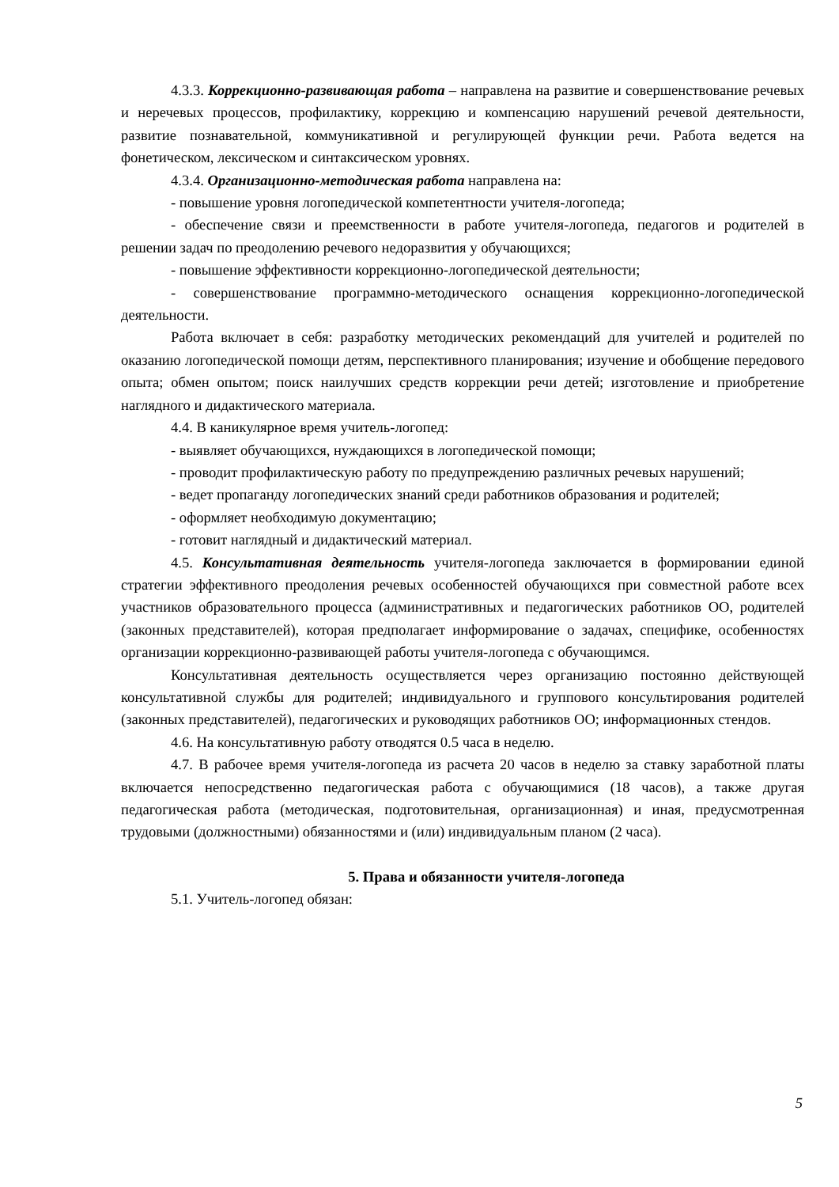4.3.3. Коррекционно-развивающая работа – направлена на развитие и совершенствование речевых и неречевых процессов, профилактику, коррекцию и компенсацию нарушений речевой деятельности, развитие познавательной, коммуникативной и регулирующей функции речи. Работа ведется на фонетическом, лексическом и синтаксическом уровнях.
4.3.4. Организационно-методическая работа направлена на:
- повышение уровня логопедической компетентности учителя-логопеда;
- обеспечение связи и преемственности в работе учителя-логопеда, педагогов и родителей в решении задач по преодолению речевого недоразвития у обучающихся;
- повышение эффективности коррекционно-логопедической деятельности;
- совершенствование программно-методического оснащения коррекционно-логопедической деятельности.
Работа включает в себя: разработку методических рекомендаций для учителей и родителей по оказанию логопедической помощи детям, перспективного планирования; изучение и обобщение передового опыта; обмен опытом; поиск наилучших средств коррекции речи детей; изготовление и приобретение наглядного и дидактического материала.
4.4. В каникулярное время учитель-логопед:
- выявляет обучающихся, нуждающихся в логопедической помощи;
- проводит профилактическую работу по предупреждению различных речевых нарушений;
- ведет пропаганду логопедических знаний среди работников образования и родителей;
- оформляет необходимую документацию;
- готовит наглядный и дидактический материал.
4.5. Консультативная деятельность учителя-логопеда заключается в формировании единой стратегии эффективного преодоления речевых особенностей обучающихся при совместной работе всех участников образовательного процесса (административных и педагогических работников ОО, родителей (законных представителей), которая предполагает информирование о задачах, специфике, особенностях организации коррекционно-развивающей работы учителя-логопеда с обучающимся.
Консультативная деятельность осуществляется через организацию постоянно действующей консультативной службы для родителей; индивидуального и группового консультирования родителей (законных представителей), педагогических и руководящих работников ОО; информационных стендов.
4.6. На консультативную работу отводятся 0.5 часа в неделю.
4.7. В рабочее время учителя-логопеда из расчета 20 часов в неделю за ставку заработной платы включается непосредственно педагогическая работа с обучающимися (18 часов), а также другая педагогическая работа (методическая, подготовительная, организационная) и иная, предусмотренная трудовыми (должностными) обязанностями и (или) индивидуальным планом (2 часа).
5. Права и обязанности учителя-логопеда
5.1. Учитель-логопед обязан:
5